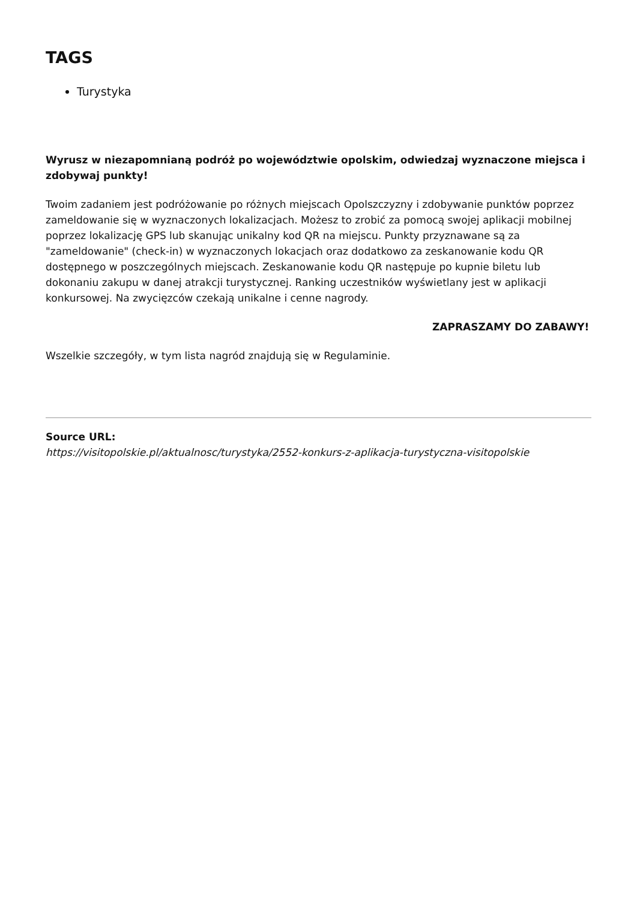TAGS
Turystyka
Wyrusz w niezapomnianą podróż po województwie opolskim, odwiedzaj wyznaczone miejsca i zdobywaj punkty!
Twoim zadaniem jest podróżowanie po różnych miejscach Opolszczyzny i zdobywanie punktów poprzez zameldowanie się w wyznaczonych lokalizacjach. Możesz to zrobić za pomocą swojej aplikacji mobilnej poprzez lokalizację GPS lub skanując unikalny kod QR na miejscu. Punkty przyznawane są za "zameldowanie" (check-in) w wyznaczonych lokacjach oraz dodatkowo za zeskanowanie kodu QR dostępnego w poszczególnych miejscach. Zeskanowanie kodu QR następuje po kupnie biletu lub dokonaniu zakupu w danej atrakcji turystycznej. Ranking uczestników wyświetlany jest w aplikacji konkursowej. Na zwycięzców czekają unikalne i cenne nagrody.
ZAPRASZAMY DO ZABAWY!
Wszelkie szczegóły, w tym lista nagród znajdują się w Regulaminie.
Source URL:
https://visitopolskie.pl/aktualnosc/turystyka/2552-konkurs-z-aplikacja-turystyczna-visitopolskie